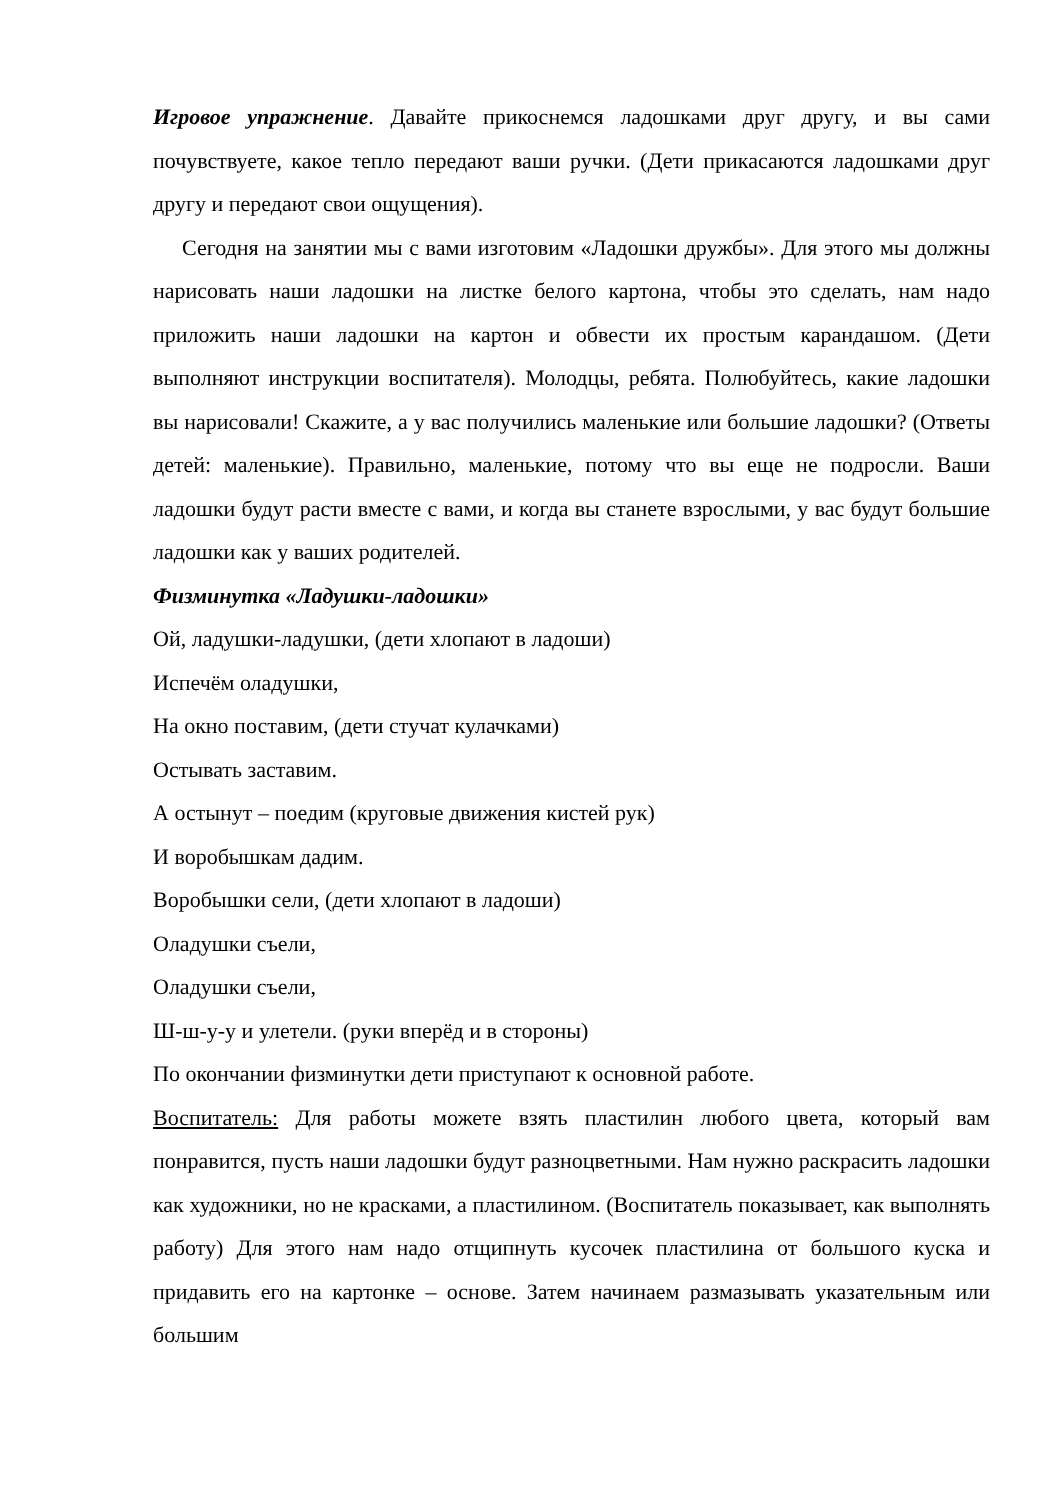Игровое упражнение. Давайте прикоснемся ладошками друг другу, и вы сами почувствуете, какое тепло передают ваши ручки. (Дети прикасаются ладошками друг другу и передают свои ощущения).
Сегодня на занятии мы с вами изготовим «Ладошки дружбы». Для этого мы должны нарисовать наши ладошки на листке белого картона, чтобы это сделать, нам надо приложить наши ладошки на картон и обвести их простым карандашом. (Дети выполняют инструкции воспитателя). Молодцы, ребята. Полюбуйтесь, какие ладошки вы нарисовали! Скажите, а у вас получились маленькие или большие ладошки? (Ответы детей: маленькие). Правильно, маленькие, потому что вы еще не подросли. Ваши ладошки будут расти вместе с вами, и когда вы станете взрослыми, у вас будут большие ладошки как у ваших родителей.
Физминутка «Ладушки-ладошки»
Ой, ладушки-ладушки, (дети хлопают в ладоши)
Испечём оладушки,
На окно поставим, (дети стучат кулачками)
Остывать заставим.
А остынут – поедим (круговые движения кистей рук)
И воробышкам дадим.
Воробышки сели, (дети хлопают в ладоши)
Оладушки съели,
Оладушки съели,
Ш-ш-у-у и улетели. (руки вперёд и в стороны)
По окончании физминутки дети приступают к основной работе.
Воспитатель: Для работы можете взять пластилин любого цвета, который вам понравится, пусть наши ладошки будут разноцветными. Нам нужно раскрасить ладошки как художники, но не красками, а пластилином. (Воспитатель показывает, как выполнять работу) Для этого нам надо отщипнуть кусочек пластилина от большого куска и придавить его на картонке – основе. Затем начинаем размазывать указательным или большим